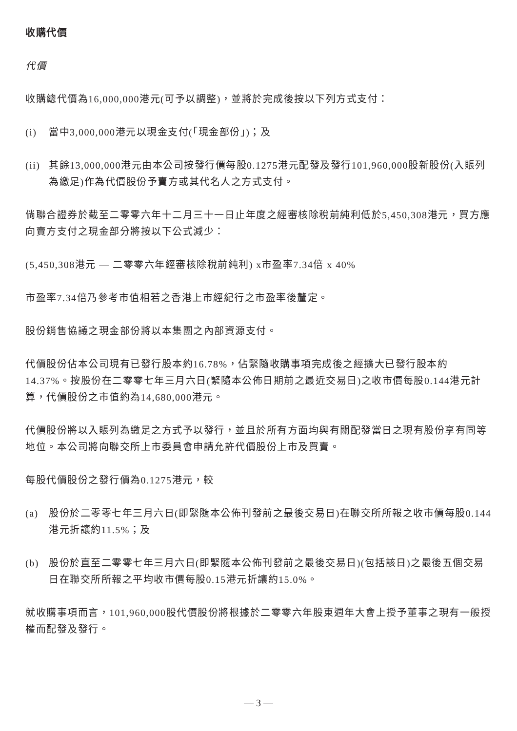收購代價
代價
收購總代價為16,000,000港元(可予以調整)，並將於完成後按以下列方式支付：
(i) 當中3,000,000港元以現金支付(「現金部份」)；及
(ii) 其餘13,000,000港元由本公司按發行價每股0.1275港元配發及發行101,960,000股新股份(入賬列為繳足)作為代價股份予賣方或其代名人之方式支付。
倘聯合證券於截至二零零六年十二月三十一日止年度之經審核除稅前純利低於5,450,308港元，買方應向賣方支付之現金部分將按以下公式減少：
(5,450,308港元 — 二零零六年經審核除稅前純利) x市盈率7.34倍 x 40%
市盈率7.34倍乃參考市值相若之香港上市經紀行之市盈率後釐定。
股份銷售協議之現金部份將以本集團之內部資源支付。
代價股份佔本公司現有已發行股本約16.78%，佔緊隨收購事項完成後之經擴大已發行股本約14.37%。按股份在二零零七年三月六日(緊隨本公佈日期前之最近交易日)之收市價每股0.144港元計算，代價股份之市值約為14,680,000港元。
代價股份將以入賬列為繳足之方式予以發行，並且於所有方面均與有關配發當日之現有股份享有同等地位。本公司將向聯交所上市委員會申請允許代價股份上市及買賣。
每股代價股份之發行價為0.1275港元，較
(a) 股份於二零零七年三月六日(即緊隨本公佈刊發前之最後交易日)在聯交所所報之收市價每股0.144港元折讓約11.5%；及
(b) 股份於直至二零零七年三月六日(即緊隨本公佈刊發前之最後交易日)(包括該日)之最後五個交易日在聯交所所報之平均收市價每股0.15港元折讓約15.0%。
就收購事項而言，101,960,000股代價股份將根據於二零零六年股東週年大會上授予董事之現有一般授權而配發及發行。
— 3 —